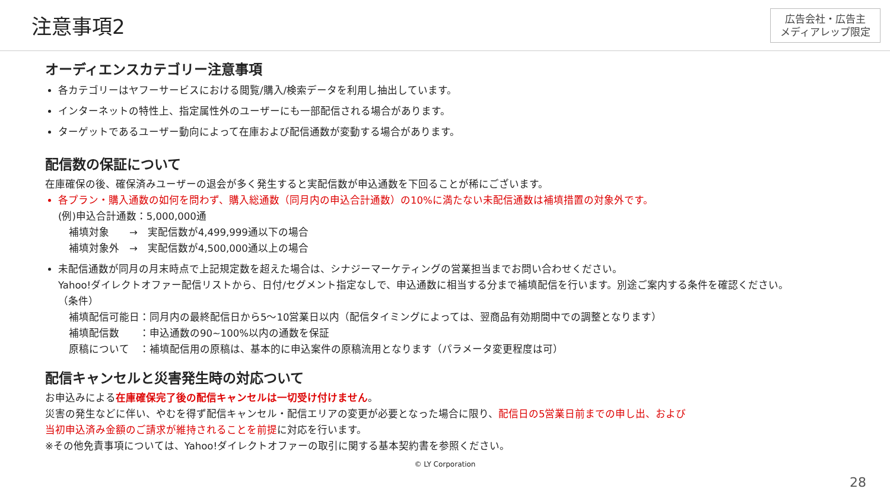注意事項2
広告会社・広告主
メディアレップ限定
オーディエンスカテゴリー注意事項
各カテゴリーはヤフーサービスにおける閲覧/購入/検索データを利用し抽出しています。
インターネットの特性上、指定属性外のユーザーにも一部配信される場合があります。
ターゲットであるユーザー動向によって在庫および配信通数が変動する場合があります。
配信数の保証について
在庫確保の後、確保済みユーザーの退会が多く発生すると実配信数が申込通数を下回ることが稀にございます。
各プラン・購入通数の如何を問わず、購入総通数（同月内の申込合計通数）の10%に満たない未配信通数は補填措置の対象外です。
(例)申込合計通数：5,000,000通
補填対象　　→　実配信数が4,499,999通以下の場合
補填対象外　→　実配信数が4,500,000通以上の場合
未配信通数が同月の月末時点で上記規定数を超えた場合は、シナジーマーケティングの営業担当までお問い合わせください。
Yahoo!ダイレクトオファー配信リストから、日付/セグメント指定なしで、申込通数に相当する分まで補填配信を行います。別途ご案内する条件を確認ください。
（条件）
補填配信可能日：同月内の最終配信日から5～10営業日以内（配信タイミングによっては、翌商品有効期間中での調整となります）
補填配信数　　：申込通数の90~100%以内の通数を保証
原稿について　：補填配信用の原稿は、基本的に申込案件の原稿流用となります（パラメータ変更程度は可）
配信キャンセルと災害発生時の対応ついて
お申込みによる在庫確保完了後の配信キャンセルは一切受け付けません。
災害の発生などに伴い、やむを得ず配信キャンセル・配信エリアの変更が必要となった場合に限り、配信日の5営業日前までの申し出、および
当初申込済み金額のご請求が維持されることを前提に対応を行います。
※その他免責事項については、Yahoo!ダイレクトオファーの取引に関する基本契約書を参照ください。
© LY Corporation
28